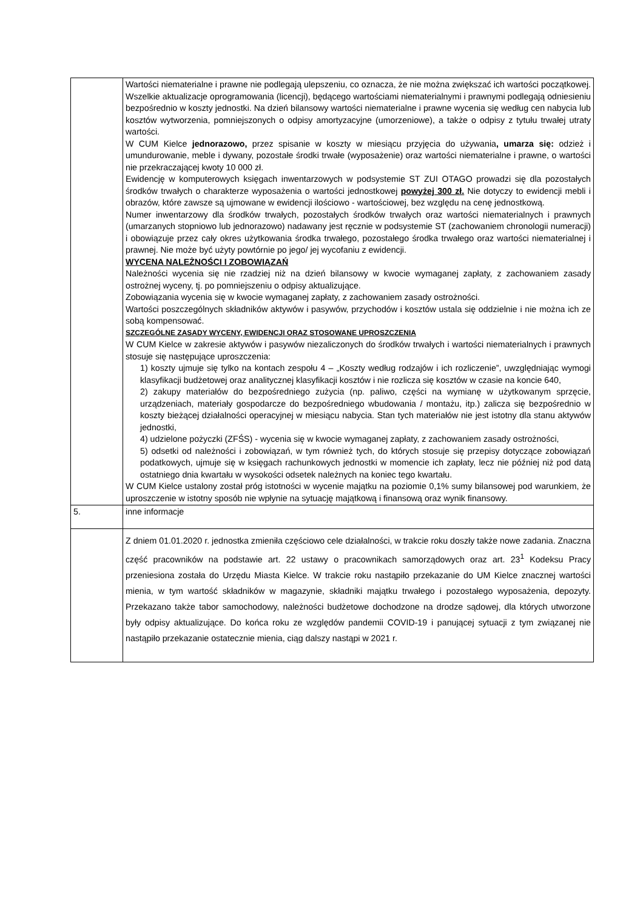| | Wartości niematerialne i prawne nie podlegają ulepszeniu, co oznacza, że nie można zwiększać ich wartości początkowej. Wszelkie aktualizacje oprogramowania (licencji), będącego wartościami niematerialnymi i prawnymi podlegają odniesieniu bezpośrednio w koszty jednostki. Na dzień bilansowy wartości niematerialne i prawne wycenia się według cen nabycia lub kosztów wytworzenia, pomniejszonych o odpisy amortyzacyjne (umorzeniowe), a także o odpisy z tytułu trwałej utraty wartości. W CUM Kielce jednorazowo, przez spisanie w koszty w miesiącu przyjęcia do używania , umarza się: odzież i umundurowanie, meble i dywany, pozostałe środki trwałe (wyposażenie) oraz wartości niematerialne i prawne, o wartości nie przekraczającej kwoty 10 000 zł. Ewidencję w komputerowych księgach inwentarzowych w podsystemie ST ZUI OTAGO prowadzi się dla pozostałych środków trwałych o charakterze wyposażenia o wartości jednostkowej powyżej 300 zł. Nie dotyczy to ewidencji mebli i obrazów, które zawsze są ujmowane w ewidencji ilościowo - wartościowej, bez względu na cenę jednostkową. Numer inwentarzowy dla środków trwałych, pozostałych środków trwałych oraz wartości niematerialnych i prawnych (umarzanych stopniowo lub jednorazowo) nadawany jest ręcznie w podsystemie ST (zachowaniem chronologii numeracji) i obowiązuje przez cały okres użytkowania środka trwałego, pozostałego środka trwałego oraz wartości niematerialnej i prawnej. Nie może być użyty powtórnie po jego/ jej wycofaniu z ewidencji. WYCENA NALEŻNOŚCI I ZOBOWIĄZAŃ Należności wycenia się nie rzadziej niż na dzień bilansowy w kwocie wymaganej zapłaty, z zachowaniem zasady ostrożnej wyceny, tj. po pomniejszeniu o odpisy aktualizujące. Zobowiązania wycenia się w kwocie wymaganej zapłaty, z zachowaniem zasady ostrożności. Wartości poszczególnych składników aktywów i pasywów, przychodów i kosztów ustala się oddzielnie i nie można ich ze sobą kompensować. SZCZEGÓLNE ZASADY WYCENY, EWIDENCJI ORAZ STOSOWANE UPROSZCZENIA W CUM Kielce w zakresie aktywów i pasywów niezaliczonych do środków trwałych i wartości niematerialnych i prawnych stosuje się następujące uproszczenia: 1) koszty ujmuje się tylko na kontach zespołu 4 – „Koszty według rodzajów i ich rozliczenie”, uwzględniając wymogi klasyfikacji budżetowej oraz analitycznej klasyfikacji kosztów i nie rozlicza się kosztów w czasie na koncie 640, 2) zakupy materiałów do bezpośredniego zużycia (np. paliwo, części na wymianę w użytkowanym sprzęcie, urządzeniach, materiały gospodarcze do bezpośredniego wbudowania / montażu, itp.) zalicza się bezpośrednio w koszty bieżącej działalności operacyjnej w miesiącu nabycia. Stan tych materiałów nie jest istotny dla stanu aktywów jednostki, 4) udzielone pożyczki (ZFŚS) - wycenia się w kwocie wymaganej zapłaty, z zachowaniem zasady ostrożności, 5) odsetki od należności i zobowiązań, w tym również tych, do których stosuje się przepisy dotyczące zobowiązań podatkowych, ujmuje się w księgach rachunkowych jednostki w momencie ich zapłaty, lecz nie później niż pod datą ostatniego dnia kwartału w wysokości odsetek należnych na koniec tego kwartału. W CUM Kielce ustalony został próg istotności w wycenie majątku na poziomie 0,1% sumy bilansowej pod warunkiem, że uproszczenie w istotny sposób nie wpłynie na sytuację majątkową i finansową oraz wynik finansowy. |
| 5. | inne informacje |
| | Z dniem 01.01.2020 r. jednostka zmieniła częściowo cele działalności, w trakcie roku doszły także nowe zadania. Znaczna część pracowników na podstawie art. 22 ustawy o pracownikach samorządowych oraz art. 23<sup>1</sup> Kodeksu Pracy przeniesiona została do Urzędu Miasta Kielce. W trakcie roku nastąpiło przekazanie do UM Kielce znacznej wartości mienia, w tym wartość składników w magazynie, składniki majątku trwałego i pozostałego wyposażenia, depozyty. Przekazano także tabor samochodowy, należności budżetowe dochodzone na drodze sądowej, dla których utworzone były odpisy aktualizujące. Do końca roku ze względów pandemii COVID-19 i panującej sytuacji z tym związanej nie nastąpiło przekazanie ostatecznie mienia, ciąg dalszy nastąpi w 2021 r. |